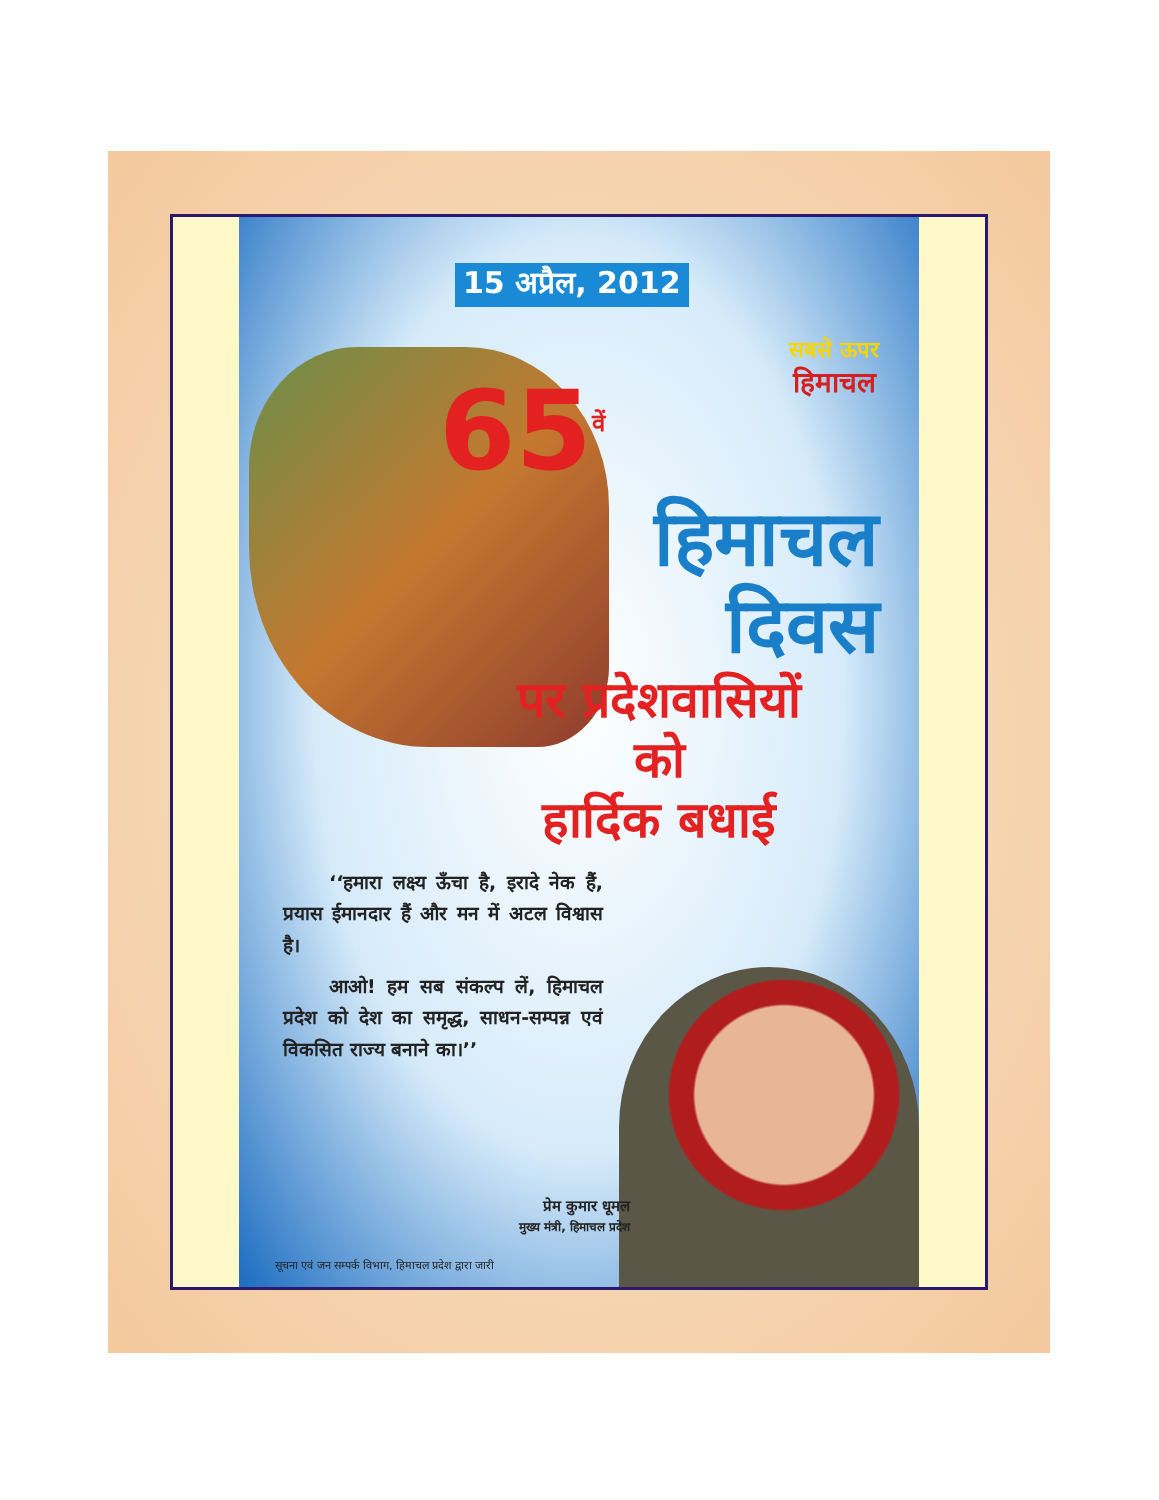15 अप्रैल, 2012
सबसे ऊपर
हिमाचल
65<sup>वें</sup>
हिमाचल
दिवस
पर प्रदेशवासियों
को
हार्दिक बधाई
‘‘हमारा लक्ष्य ऊँचा है, इरादे नेक हैं, प्रयास ईमानदार हैं और मन में अटल विश्वास है।
आओ! हम सब संकल्प लें, हिमाचल प्रदेश को देश का समृद्ध, साधन-सम्पन्न एवं विकसित राज्य बनाने का।’’
प्रेम कुमार धूमल
मुख्य मंत्री, हिमाचल प्रदेश
सूचना एवं जन सम्पर्क विभाग, हिमाचल प्रदेश द्वारा जारी